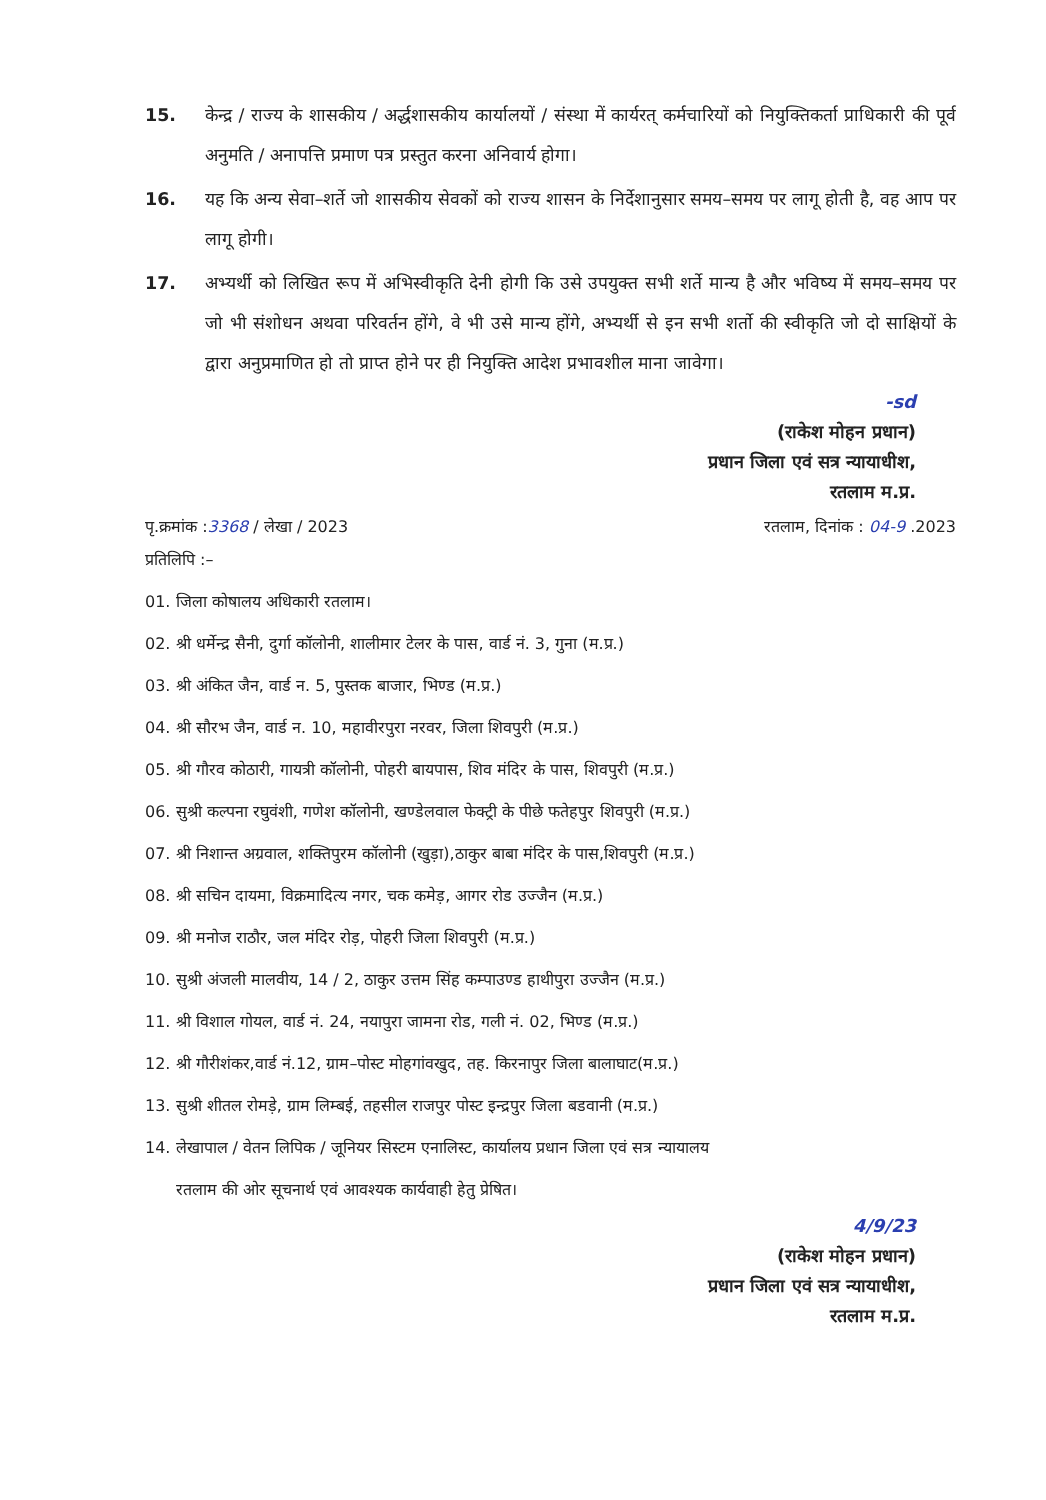15. केन्द्र / राज्य के शासकीय / अर्द्धशासकीय कार्यालयों / संस्था में कार्यरत् कर्मचारियों को नियुक्तिकर्ता प्राधिकारी की पूर्व अनुमति / अनापत्ति प्रमाण पत्र प्रस्तुत करना अनिवार्य होगा।
16. यह कि अन्य सेवा–शर्ते जो शासकीय सेवकों को राज्य शासन के निर्देशानुसार समय–समय पर लागू होती है, वह आप पर लागू होगी।
17. अभ्यर्थी को लिखित रूप में अभिस्वीकृति देनी होगी कि उसे उपयुक्त सभी शर्ते मान्य है और भविष्य में समय–समय पर जो भी संशोधन अथवा परिवर्तन होंगे, वे भी उसे मान्य होंगे, अभ्यर्थी से इन सभी शर्तो की स्वीकृति जो दो साक्षियों के द्वारा अनुप्रमाणित हो तो प्राप्त होने पर ही नियुक्ति आदेश प्रभावशील माना जावेगा।
-sd
(राकेश मोहन प्रधान)
प्रधान जिला एवं सत्र न्यायाधीश,
रतलाम म.प्र.
पृ.क्रमांक :3368 / लेखा / 2023 रतलाम, दिनांक : 04-9 .2023
प्रतिलिपि :–
01. जिला कोषालय अधिकारी रतलाम।
02. श्री धर्मेन्द्र सैनी, दुर्गा कॉलोनी, शालीमार टेलर के पास, वार्ड नं. 3, गुना (म.प्र.)
03. श्री अंकित जैन, वार्ड न. 5, पुस्तक बाजार, भिण्ड (म.प्र.)
04. श्री सौरभ जैन, वार्ड न. 10, महावीरपुरा नरवर, जिला शिवपुरी (म.प्र.)
05. श्री गौरव कोठारी, गायत्री कॉलोनी, पोहरी बायपास, शिव मंदिर के पास, शिवपुरी (म.प्र.)
06. सुश्री कल्पना रघुवंशी, गणेश कॉलोनी, खण्डेलवाल फेक्ट्री के पीछे फतेहपुर शिवपुरी (म.प्र.)
07. श्री निशान्त अग्रवाल, शक्तिपुरम कॉलोनी (खुड़ा),ठाकुर बाबा मंदिर के पास,शिवपुरी (म.प्र.)
08. श्री सचिन दायमा, विक्रमादित्य नगर, चक कमेड़, आगर रोड उज्जैन (म.प्र.)
09. श्री मनोज राठौर, जल मंदिर रोड़, पोहरी जिला शिवपुरी (म.प्र.)
10. सुश्री अंजली मालवीय, 14 / 2, ठाकुर उत्तम सिंह कम्पाउण्ड हाथीपुरा उज्जैन (म.प्र.)
11. श्री विशाल गोयल, वार्ड नं. 24, नयापुरा जामना रोड, गली नं. 02, भिण्ड (म.प्र.)
12. श्री गौरीशंकर,वार्ड नं.12, ग्राम–पोस्ट मोहगांवखुद, तह. किरनापुर जिला बालाघाट(म.प्र.)
13. सुश्री शीतल रोमड़े, ग्राम लिम्बई, तहसील राजपुर पोस्ट इन्द्रपुर जिला बडवानी (म.प्र.)
14. लेखापाल / वेतन लिपिक / जूनियर सिस्टम एनालिस्ट, कार्यालय प्रधान जिला एवं सत्र न्यायालय
रतलाम की ओर सूचनार्थ एवं आवश्यक कार्यवाही हेतु प्रेषित।
4/9/23
(राकेश मोहन प्रधान)
प्रधान जिला एवं सत्र न्यायाधीश,
रतलाम म.प्र.